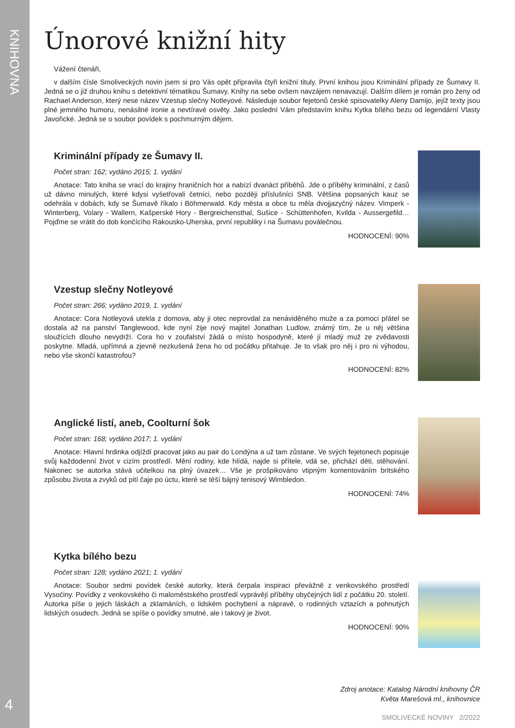KNIHOVNA
4
Únorové knižní hity
Vážení čtenáři,
v dalším čísle Smoliveckých novin jsem si pro Vás opět připravila čtyři knižní tituly. První knihou jsou Kriminální případy ze Šumavy II. Jedná se o již druhou knihu s detektivní tématikou Šumavy. Knihy na sebe ovšem navzájem nenavazují. Dalším dílem je román pro ženy od Rachael Anderson, který nese název Vzestup slečny Notleyové. Následuje soubor fejetonů české spisovatelky Aleny Damijo, jejíž texty jsou plné jemného humoru, nenásilné ironie a nevtíravé osvěty. Jako poslední Vám představím knihu Kytka bílého bezu od legendární Vlasty Javořické. Jedná se o soubor povídek s pochmurným dějem.
Kriminální případy ze Šumavy II.
Počet stran: 162; vydáno 2015; 1. vydání
Anotace: Tato kniha se vrací do krajiny hraničních hor a nabízí dvanáct příběhů. Jde o příběhy kriminální, z časů už dávno minulých, které kdysi vyšetřovali četníci, nebo později příslušníci SNB. Většina popsaných kauz se odehrála v dobách, kdy se Šumavě říkalo i Böhmerwald. Kdy města a obce tu měla dvojjazyčný název. Vimperk - Winterberg, Volary - Wallern, Kašperské Hory - Bergreichensthal, Sušice - Schüttenhofen, Kvilda - Aussergefild… Pojďme se vrátit do dob končícího Rakousko-Uherska, první republiky i na Šumavu poválečnou.
HODNOCENÍ: 90%
Vzestup slečny Notleyové
Počet stran: 266; vydáno 2019, 1. vydání
Anotace: Cora Notleyová utekla z domova, aby ji otec neprovdal za nenáviděného muže a za pomoci přátel se dostala až na panství Tanglewood, kde nyní žije nový majitel Jonathan Ludlow, známý tím, že u něj většina sloužících dlouho nevydrží. Cora ho v zoufalství žádá o místo hospodyně, které jí mladý muž ze zvědavosti poskytne. Mladá, upřímná a zjevně nezkušená žena ho od počátku přitahuje. Je to však pro něj i pro ni výhodou, nebo vše skončí katastrofou?
HODNOCENÍ: 82%
Anglické listí, aneb, Coolturní šok
Počet stran: 168; vydáno 2017; 1. vydání
Anotace: Hlavní hrdinka odjíždí pracovat jako au pair do Londýna a už tam zůstane. Ve svých fejetonech popisuje svůj každodenní život v cizím prostředí. Mění rodiny, kde hlídá, najde si přítele, vdá se, přichází děti, stěhování. Nakonec se autorka stává učitelkou na plný úvazek… Vše je prošpikováno vtipným komentováním britského způsobu života a zvyků od pití čaje po úctu, které se těší bájný tenisový Wimbledon.
HODNOCENÍ: 74%
Kytka bílého bezu
Počet stran: 128; vydáno 2021; 1. vydání
Anotace: Soubor sedmi povídek české autorky, která čerpala inspiraci převážně z venkovského prostředí Vysočiny. Povídky z venkovského či maloměstského prostředí vyprávějí příběhy obyčejných lidí z počátku 20. století. Autorka píše o jejich láskách a zklamáních, o lidském pochybení a nápravě, o rodinných vztazích a pohnutých lidských osudech. Jedná se spíše o povídky smutné, ale i takový je život.
HODNOCENÍ: 90%
Zdroj anotace: Katalog Národní knihovny ČR
Květa Marešová ml., knihovnice
SMOLIVECKÉ NOVINY 2/2022